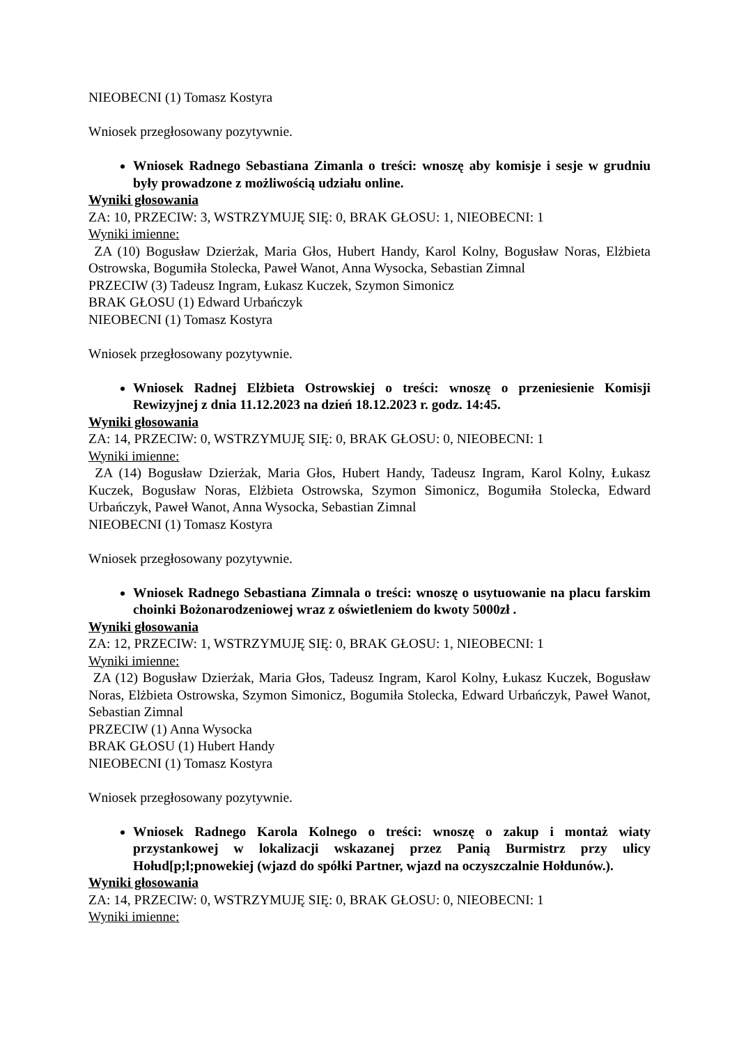NIEOBECNI (1) Tomasz Kostyra
Wniosek przegłosowany pozytywnie.
Wniosek Radnego Sebastiana Zimanla o treści: wnoszę aby komisje i sesje w grudniu były prowadzone z możliwością udziału online.
Wyniki głosowania
ZA: 10, PRZECIW: 3, WSTRZYMUJĘ SIĘ: 0, BRAK GŁOSU: 1, NIEOBECNI: 1
Wyniki imienne:
ZA (10) Bogusław Dzierżak, Maria Głos, Hubert Handy, Karol Kolny, Bogusław Noras, Elżbieta Ostrowska, Bogumiła Stolecka, Paweł Wanot, Anna Wysocka, Sebastian Zimnal
PRZECIW (3) Tadeusz Ingram, Łukasz Kuczek, Szymon Simonicz
BRAK GŁOSU (1) Edward Urbańczyk
NIEOBECNI (1) Tomasz Kostyra
Wniosek przegłosowany pozytywnie.
Wniosek Radnej Elżbieta Ostrowskiej o treści: wnoszę o przeniesienie Komisji Rewizyjnej z dnia 11.12.2023 na dzień 18.12.2023 r. godz. 14:45.
Wyniki głosowania
ZA: 14, PRZECIW: 0, WSTRZYMUJĘ SIĘ: 0, BRAK GŁOSU: 0, NIEOBECNI: 1
Wyniki imienne:
ZA (14) Bogusław Dzierżak, Maria Głos, Hubert Handy, Tadeusz Ingram, Karol Kolny, Łukasz Kuczek, Bogusław Noras, Elżbieta Ostrowska, Szymon Simonicz, Bogumiła Stolecka, Edward Urbańczyk, Paweł Wanot, Anna Wysocka, Sebastian Zimnal
NIEOBECNI (1) Tomasz Kostyra
Wniosek przegłosowany pozytywnie.
Wniosek Radnego Sebastiana Zimnala o treści: wnoszę o usytuowanie na placu farskim choinki Bożonarodzeniowej wraz z oświetleniem do kwoty 5000zł .
Wyniki głosowania
ZA: 12, PRZECIW: 1, WSTRZYMUJĘ SIĘ: 0, BRAK GŁOSU: 1, NIEOBECNI: 1
Wyniki imienne:
ZA (12) Bogusław Dzierżak, Maria Głos, Tadeusz Ingram, Karol Kolny, Łukasz Kuczek, Bogusław Noras, Elżbieta Ostrowska, Szymon Simonicz, Bogumiła Stolecka, Edward Urbańczyk, Paweł Wanot, Sebastian Zimnal
PRZECIW (1) Anna Wysocka
BRAK GŁOSU (1) Hubert Handy
NIEOBECNI (1) Tomasz Kostyra
Wniosek przegłosowany pozytywnie.
Wniosek Radnego Karola Kolnego o treści: wnoszę o zakup i montaż wiaty przystankowej w lokalizacji wskazanej przez Panią Burmistrz przy ulicy Hołud[p;l;pnowekiej (wjazd do spółki Partner, wjazd na oczyszczalnie Hołdunów.).
Wyniki głosowania
ZA: 14, PRZECIW: 0, WSTRZYMUJĘ SIĘ: 0, BRAK GŁOSU: 0, NIEOBECNI: 1
Wyniki imienne: